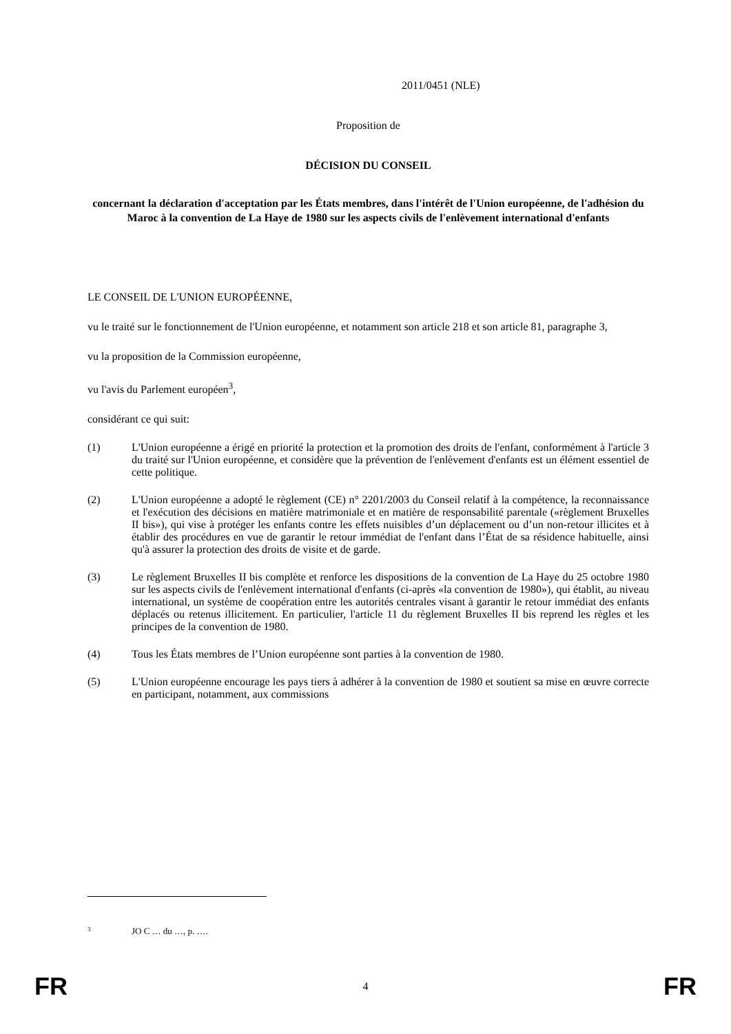2011/0451 (NLE)
Proposition de
DÉCISION DU CONSEIL
concernant la déclaration d'acceptation par les États membres, dans l'intérêt de l'Union européenne, de l'adhésion du Maroc à la convention de La Haye de 1980 sur les aspects civils de l'enlèvement international d'enfants
LE CONSEIL DE L'UNION EUROPÉENNE,
vu le traité sur le fonctionnement de l'Union européenne, et notamment son article 218 et son article 81, paragraphe 3,
vu la proposition de la Commission européenne,
vu l'avis du Parlement européen<sup>3</sup>,
considérant ce qui suit:
(1) L'Union européenne a érigé en priorité la protection et la promotion des droits de l'enfant, conformément à l'article 3 du traité sur l'Union européenne, et considère que la prévention de l'enlèvement d'enfants est un élément essentiel de cette politique.
(2) L'Union européenne a adopté le règlement (CE) n° 2201/2003 du Conseil relatif à la compétence, la reconnaissance et l'exécution des décisions en matière matrimoniale et en matière de responsabilité parentale («règlement Bruxelles II bis»), qui vise à protéger les enfants contre les effets nuisibles d’un déplacement ou d’un non-retour illicites et à établir des procédures en vue de garantir le retour immédiat de l'enfant dans l’État de sa résidence habituelle, ainsi qu'à assurer la protection des droits de visite et de garde.
(3) Le règlement Bruxelles II bis complète et renforce les dispositions de la convention de La Haye du 25 octobre 1980 sur les aspects civils de l'enlèvement international d'enfants (ci-après «la convention de 1980»), qui établit, au niveau international, un système de coopération entre les autorités centrales visant à garantir le retour immédiat des enfants déplacés ou retenus illicitement. En particulier, l'article 11 du règlement Bruxelles II bis reprend les règles et les principes de la convention de 1980.
(4) Tous les États membres de l’Union européenne sont parties à la convention de 1980.
(5) L'Union européenne encourage les pays tiers à adhérer à la convention de 1980 et soutient sa mise en œuvre correcte en participant, notamment, aux commissions
3 JO C … du …, p. ….
FR 4 FR